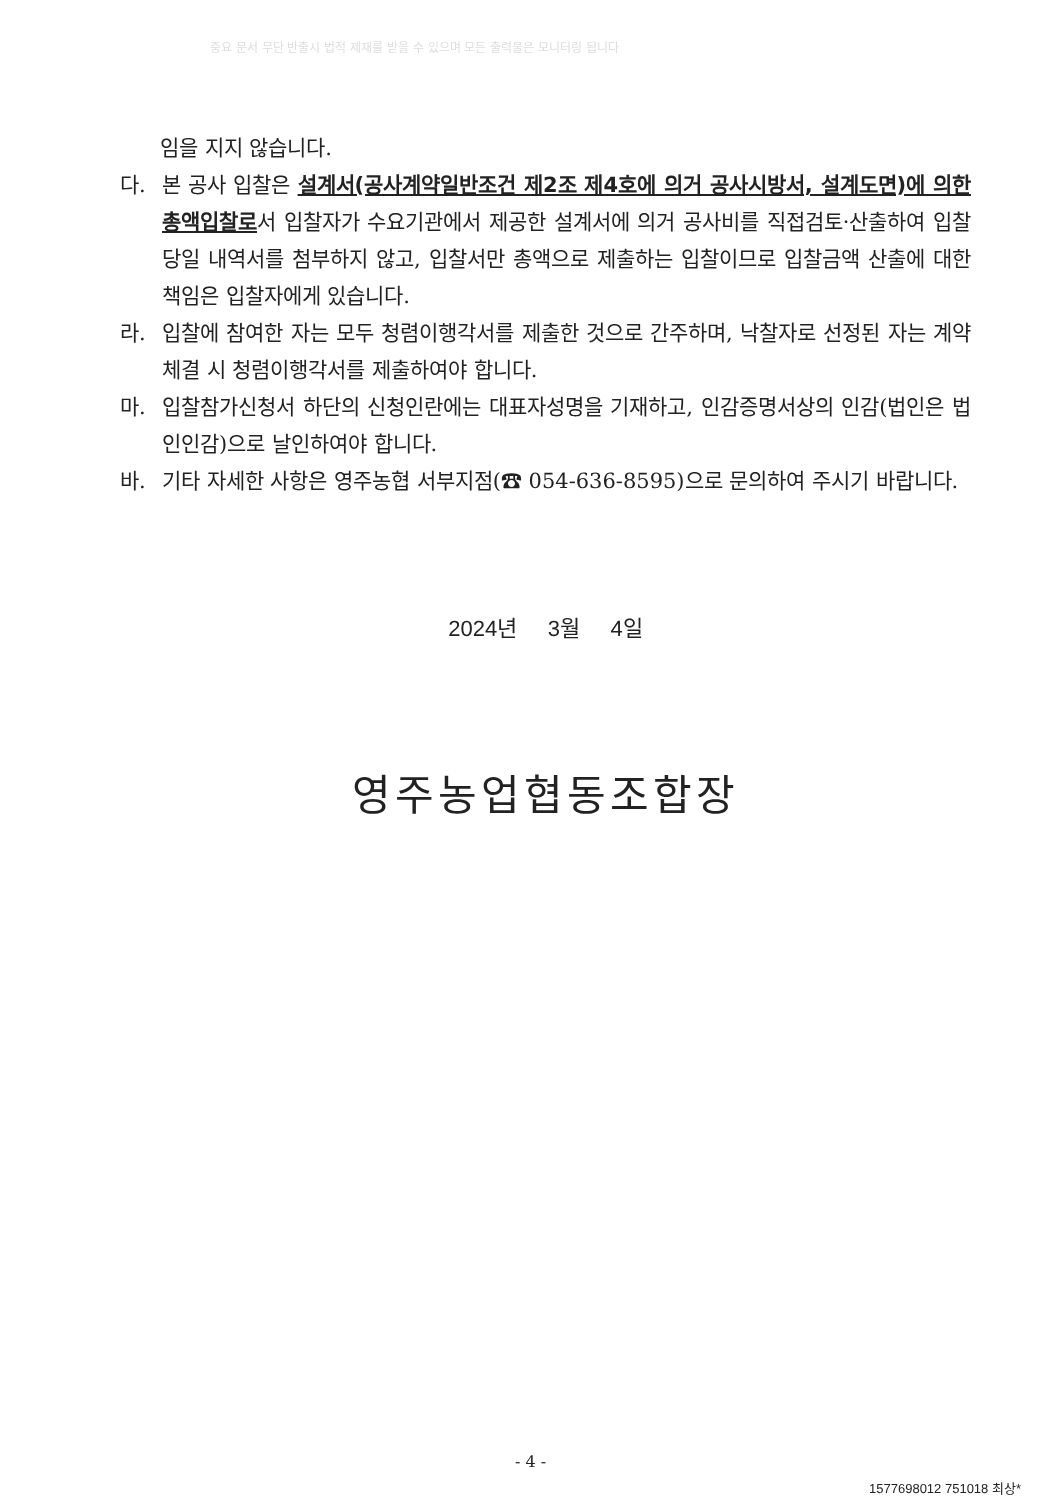중요 문서 무단 반출시 법적 제재를 받을 수 있으며 모든 출력물은 모니터링 됩니다
임을 지지 않습니다.
다. 본 공사 입찰은 설계서(공사계약일반조건 제2조 제4호에 의거 공사시방서, 설계도면)에 의한 총액입찰로서 입찰자가 수요기관에서 제공한 설계서에 의거 공사비를 직접검토·산출하여 입찰당일 내역서를 첨부하지 않고, 입찰서만 총액으로 제출하는 입찰이므로 입찰금액 산출에 대한 책임은 입찰자에게 있습니다.
라. 입찰에 참여한 자는 모두 청렴이행각서를 제출한 것으로 간주하며, 낙찰자로 선정된 자는 계약체결 시 청렴이행각서를 제출하여야 합니다.
마. 입찰참가신청서 하단의 신청인란에는 대표자성명을 기재하고, 인감증명서상의 인감(법인은 법인인감)으로 날인하여야 합니다.
바. 기타 자세한 사항은 영주농협 서부지점(☎ 054-636-8595)으로 문의하여 주시기 바랍니다.
2024년 3월 4일
영주농업협동조합장
- 4 -
1577698012 751018 최상*